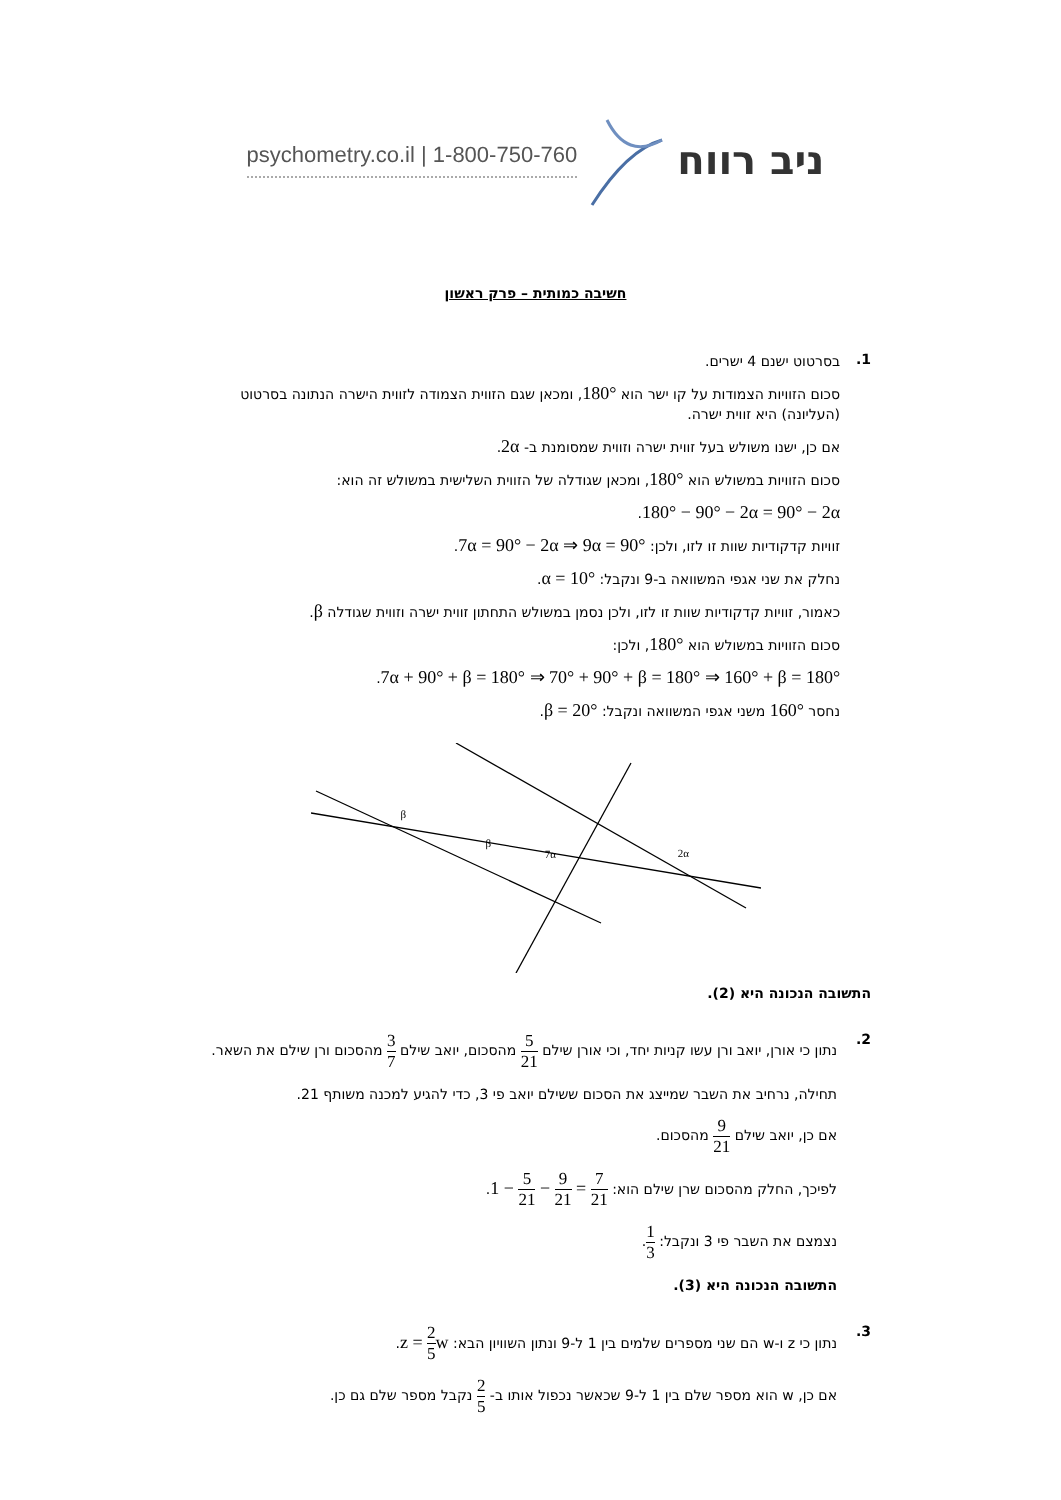psychometry.co.il | 1-800-750-760 ניב רווח
חשיבה כמותית – פרק ראשון
1.
בסרטוט ישנם 4 ישרים.
סכום הזוויות הצמודות על קו ישר הוא 180°, ומכאן שגם הזווית הצמודה לזווית הישרה הנתונה בסרטוט (העליונה) היא זווית ישרה.
אם כן, ישנו משולש בעל זווית ישרה וזווית שמסומנת ב- 2α.
סכום הזוויות במשולש הוא 180°, ומכאן שגודלה של הזווית השלישית במשולש זה הוא:
180° − 90° − 2α = 90° − 2α.
זוויות קדקודיות שוות זו לזו, ולכן: 7α = 90° − 2α ⇒ 9α = 90°.
נחלק את שני אגפי המשוואה ב-9 ונקבל: α = 10°.
כאמור, זוויות קדקודיות שוות זו לזו, ולכן נסמן במשולש התחתון זווית ישרה וזווית שגודלה β.
סכום הזוויות במשולש הוא 180°, ולכן:
7α + 90° + β = 180° ⇒ 70° + 90° + β = 180° ⇒ 160° + β = 180°.
נחסר 160° משני אגפי המשוואה ונקבל: β = 20°.
β
β
7α
2α
התשובה הנכונה היא (2).
2.
נתון כי אורן, יואב ורן עשו קניות יחד, וכי אורן שילם 5 21 מהסכום, יואב שילם 3 7 מהסכום ורן שילם את השאר.
תחילה, נרחיב את השבר שמייצג את הסכום ששילם יואב פי 3, כדי להגיע למכנה משותף 21.
אם כן, יואב שילם 9 21 מהסכום.
לפיכך, החלק מהסכום שרן שילם הוא: 1 − 5 21 − 9 21 = 7 21.
נצמצם את השבר פי 3 ונקבל: 1 3.
התשובה הנכונה היא (3).
3.
נתון כי z ו-w הם שני מספרים שלמים בין 1 ל-9 ונתון השוויון הבא: z = 2 5w.
אם כן, w הוא מספר שלם בין 1 ל-9 שכאשר נכפול אותו ב- 2 5 נקבל מספר שלם גם כן.